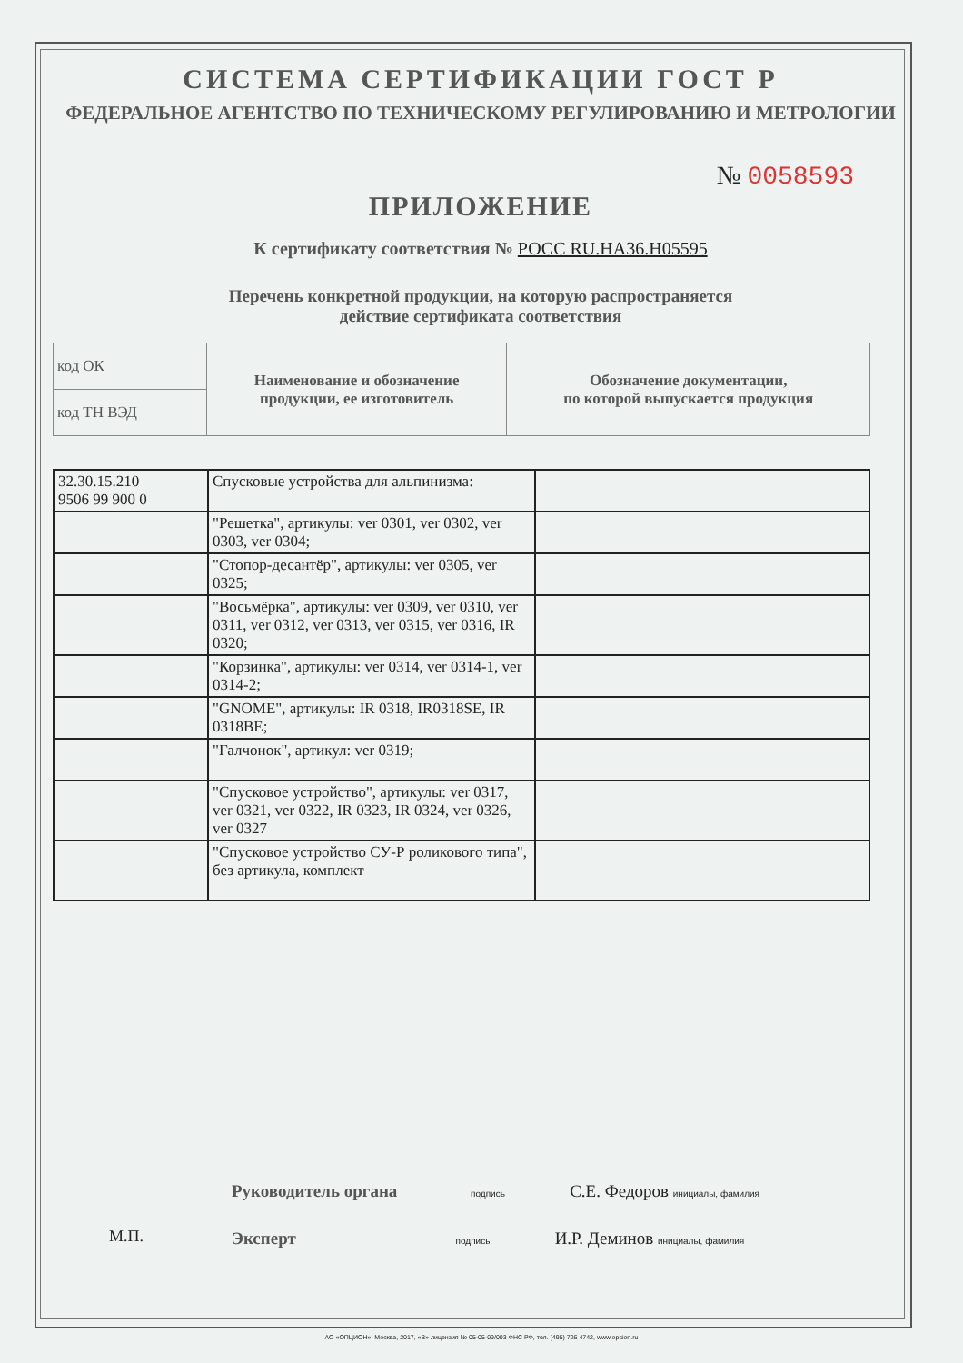СИСТЕМА СЕРТИФИКАЦИИ ГОСТ Р
ФЕДЕРАЛЬНОЕ АГЕНТСТВО ПО ТЕХНИЧЕСКОМУ РЕГУЛИРОВАНИЮ И МЕТРОЛОГИИ
№ 0058593
ПРИЛОЖЕНИЕ
К сертификату соответствия № РОСС RU.HA36.H05595
Перечень конкретной продукции, на которую распространяется
действие сертификата соответствия
| код ОК | Наименование и обозначение продукции, ее изготовитель | Обозначение документации, по которой выпускается продукция |
| код ТН ВЭД | | |
| 32.30.15.210 9506 99 900 0 | Спусковые устройства для альпинизма: | |
| | "Решетка", артикулы: ver 0301, ver 0302, ver 0303, ver 0304; | |
| | "Стопор-десантёр", артикулы: ver 0305, ver 0325; | |
| | "Восьмёрка", артикулы: ver 0309, ver 0310, ver 0311, ver 0312, ver 0313, ver 0315, ver 0316, IR 0320; | |
| | "Корзинка", артикулы: ver 0314, ver 0314-1, ver 0314-2; | |
| | "GNOME", артикулы: IR 0318, IR0318SE, IR 0318BE; | |
| | "Галчонок", артикул: ver 0319; | |
| | "Спусковое устройство", артикулы: ver 0317, ver 0321, ver 0322, IR 0323, IR 0324, ver 0326, ver 0327 | |
| | "Спусковое устройство СУ-Р роликового типа", без артикула, комплект | |
Руководитель органа подпись С.Е. Федоров инициалы, фамилия
Эксперт подпись И.Р. Деминов инициалы, фамилия
М.П.
АО «ОПЦИОН», Москва, 2017, «В» лицензия № 05-05-09/003 ФНС РФ, тел. (495) 726 4742, www.opcion.ru